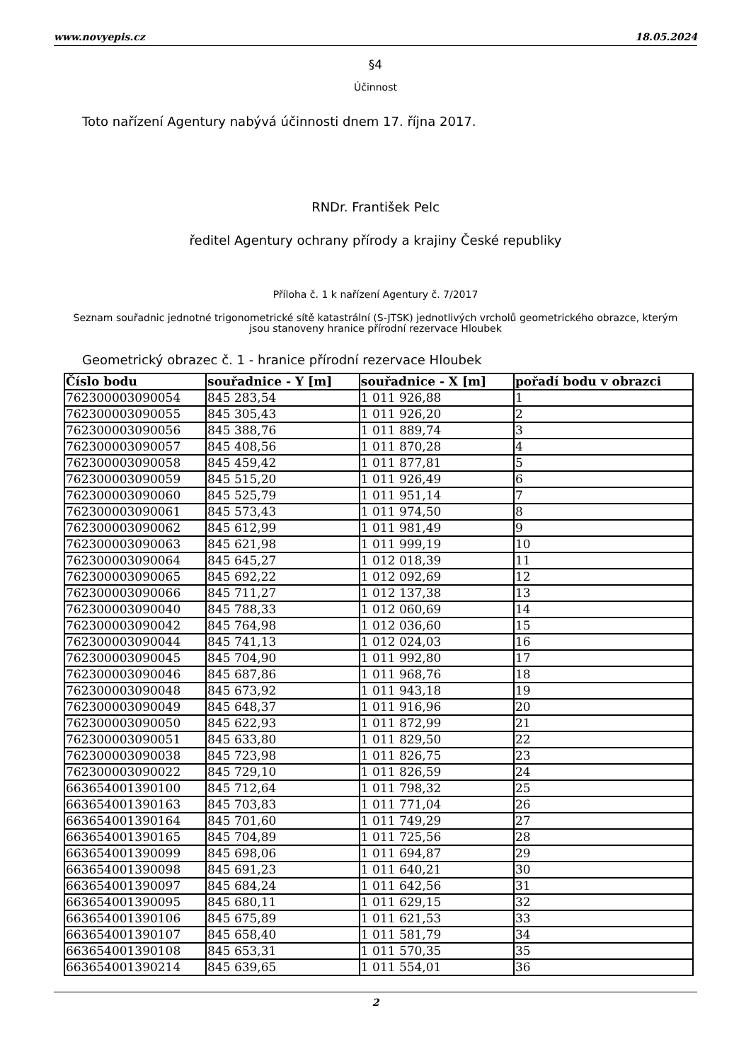www.novyepis.cz 18.05.2024
§4
Účinnost
Toto nařízení Agentury nabývá účinnosti dnem 17. října 2017.
RNDr. František Pelc
ředitel Agentury ochrany přírody a krajiny České republiky
Příloha č. 1 k nařízení Agentury č. 7/2017
Seznam souřadnic jednotné trigonometrické sítě katastrální (S-JTSK) jednotlivých vrcholů geometrického obrazce, kterým jsou stanoveny hranice přírodní rezervace Hloubek
Geometrický obrazec č. 1 - hranice přírodní rezervace Hloubek
| Číslo bodu | souřadnice - Y [m] | souřadnice - X [m] | pořadí bodu v obrazci |
| --- | --- | --- | --- |
| 762300003090054 | 845 283,54 | 1 011 926,88 | 1 |
| 762300003090055 | 845 305,43 | 1 011 926,20 | 2 |
| 762300003090056 | 845 388,76 | 1 011 889,74 | 3 |
| 762300003090057 | 845 408,56 | 1 011 870,28 | 4 |
| 762300003090058 | 845 459,42 | 1 011 877,81 | 5 |
| 762300003090059 | 845 515,20 | 1 011 926,49 | 6 |
| 762300003090060 | 845 525,79 | 1 011 951,14 | 7 |
| 762300003090061 | 845 573,43 | 1 011 974,50 | 8 |
| 762300003090062 | 845 612,99 | 1 011 981,49 | 9 |
| 762300003090063 | 845 621,98 | 1 011 999,19 | 10 |
| 762300003090064 | 845 645,27 | 1 012 018,39 | 11 |
| 762300003090065 | 845 692,22 | 1 012 092,69 | 12 |
| 762300003090066 | 845 711,27 | 1 012 137,38 | 13 |
| 762300003090040 | 845 788,33 | 1 012 060,69 | 14 |
| 762300003090042 | 845 764,98 | 1 012 036,60 | 15 |
| 762300003090044 | 845 741,13 | 1 012 024,03 | 16 |
| 762300003090045 | 845 704,90 | 1 011 992,80 | 17 |
| 762300003090046 | 845 687,86 | 1 011 968,76 | 18 |
| 762300003090048 | 845 673,92 | 1 011 943,18 | 19 |
| 762300003090049 | 845 648,37 | 1 011 916,96 | 20 |
| 762300003090050 | 845 622,93 | 1 011 872,99 | 21 |
| 762300003090051 | 845 633,80 | 1 011 829,50 | 22 |
| 762300003090038 | 845 723,98 | 1 011 826,75 | 23 |
| 762300003090022 | 845 729,10 | 1 011 826,59 | 24 |
| 663654001390100 | 845 712,64 | 1 011 798,32 | 25 |
| 663654001390163 | 845 703,83 | 1 011 771,04 | 26 |
| 663654001390164 | 845 701,60 | 1 011 749,29 | 27 |
| 663654001390165 | 845 704,89 | 1 011 725,56 | 28 |
| 663654001390099 | 845 698,06 | 1 011 694,87 | 29 |
| 663654001390098 | 845 691,23 | 1 011 640,21 | 30 |
| 663654001390097 | 845 684,24 | 1 011 642,56 | 31 |
| 663654001390095 | 845 680,11 | 1 011 629,15 | 32 |
| 663654001390106 | 845 675,89 | 1 011 621,53 | 33 |
| 663654001390107 | 845 658,40 | 1 011 581,79 | 34 |
| 663654001390108 | 845 653,31 | 1 011 570,35 | 35 |
| 663654001390214 | 845 639,65 | 1 011 554,01 | 36 |
2